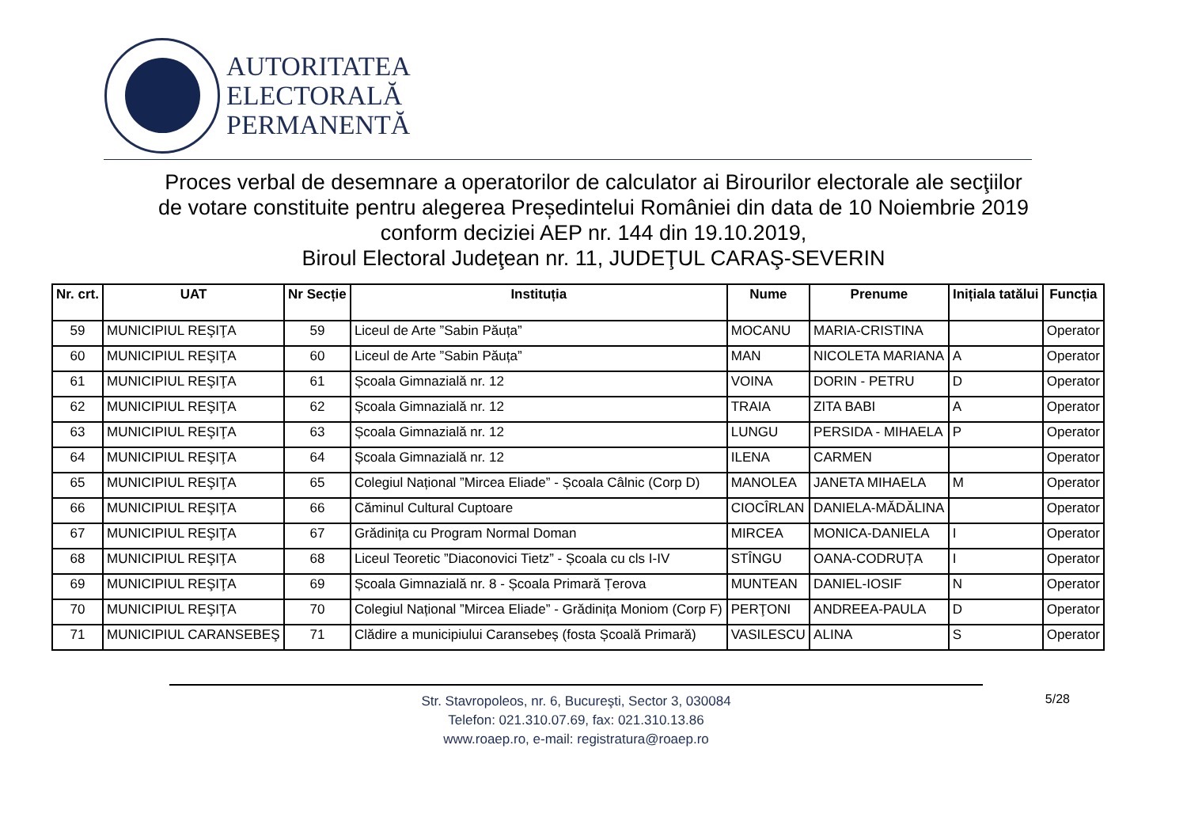AUTORITATEA
ELECTORALĂ
PERMANENTĂ
Proces verbal de desemnare a operatorilor de calculator ai Birourilor electorale ale secţiilor
de votare constituite pentru alegerea Președintelui României din data de 10 Noiembrie 2019
conform deciziei AEP nr. 144 din 19.10.2019,
Biroul Electoral Judeţean nr. 11, JUDEŢUL CARAŞ-SEVERIN
| Nr. crt. | UAT | Nr Secție | Instituția | Nume | Prenume | Inițiala tatălui | Funcția |
| --- | --- | --- | --- | --- | --- | --- | --- |
| 59 | MUNICIPIUL REŞIŢA | 59 | Liceul de Arte ”Sabin Păuța” | MOCANU | MARIA-CRISTINA | | Operator |
| 60 | MUNICIPIUL REŞIŢA | 60 | Liceul de Arte ”Sabin Păuța” | MAN | NICOLETA MARIANA | A | Operator |
| 61 | MUNICIPIUL REŞIŢA | 61 | Școala Gimnazială nr. 12 | VOINA | DORIN - PETRU | D | Operator |
| 62 | MUNICIPIUL REŞIŢA | 62 | Școala Gimnazială nr. 12 | TRAIA | ZITA BABI | A | Operator |
| 63 | MUNICIPIUL REŞIŢA | 63 | Școala Gimnazială nr. 12 | LUNGU | PERSIDA - MIHAELA | P | Operator |
| 64 | MUNICIPIUL REŞIŢA | 64 | Școala Gimnazială nr. 12 | ILENA | CARMEN | | Operator |
| 65 | MUNICIPIUL REŞIŢA | 65 | Colegiul Național ”Mircea Eliade” - Școala Câlnic (Corp D) | MANOLEA | JANETA MIHAELA | M | Operator |
| 66 | MUNICIPIUL REŞIŢA | 66 | Căminul Cultural Cuptoare | CIOCÎRLAN | DANIELA-MĂDĂLINA | | Operator |
| 67 | MUNICIPIUL REŞIŢA | 67 | Grădinița cu Program Normal Doman | MIRCEA | MONICA-DANIELA | I | Operator |
| 68 | MUNICIPIUL REŞIŢA | 68 | Liceul Teoretic ”Diaconovici Tietz” - Școala cu cls I-IV | STÎNGU | OANA-CODRUȚA | I | Operator |
| 69 | MUNICIPIUL REŞIŢA | 69 | Școala Gimnazială nr. 8 - Școala Primară Țerova | MUNTEAN | DANIEL-IOSIF | N | Operator |
| 70 | MUNICIPIUL REŞIŢA | 70 | Colegiul Național ”Mircea Eliade” - Grădinița Moniom (Corp F) | PERŢONI | ANDREEA-PAULA | D | Operator |
| 71 | MUNICIPIUL CARANSEBEŞ | 71 | Clădire a municipiului Caransebeș (fosta Școală Primară) | VASILESCU | ALINA | S | Operator |
Str. Stavropoleos, nr. 6, Bucureşti, Sector 3, 030084
Telefon: 021.310.07.69, fax: 021.310.13.86
www.roaep.ro, e-mail: registratura@roaep.ro
5/28